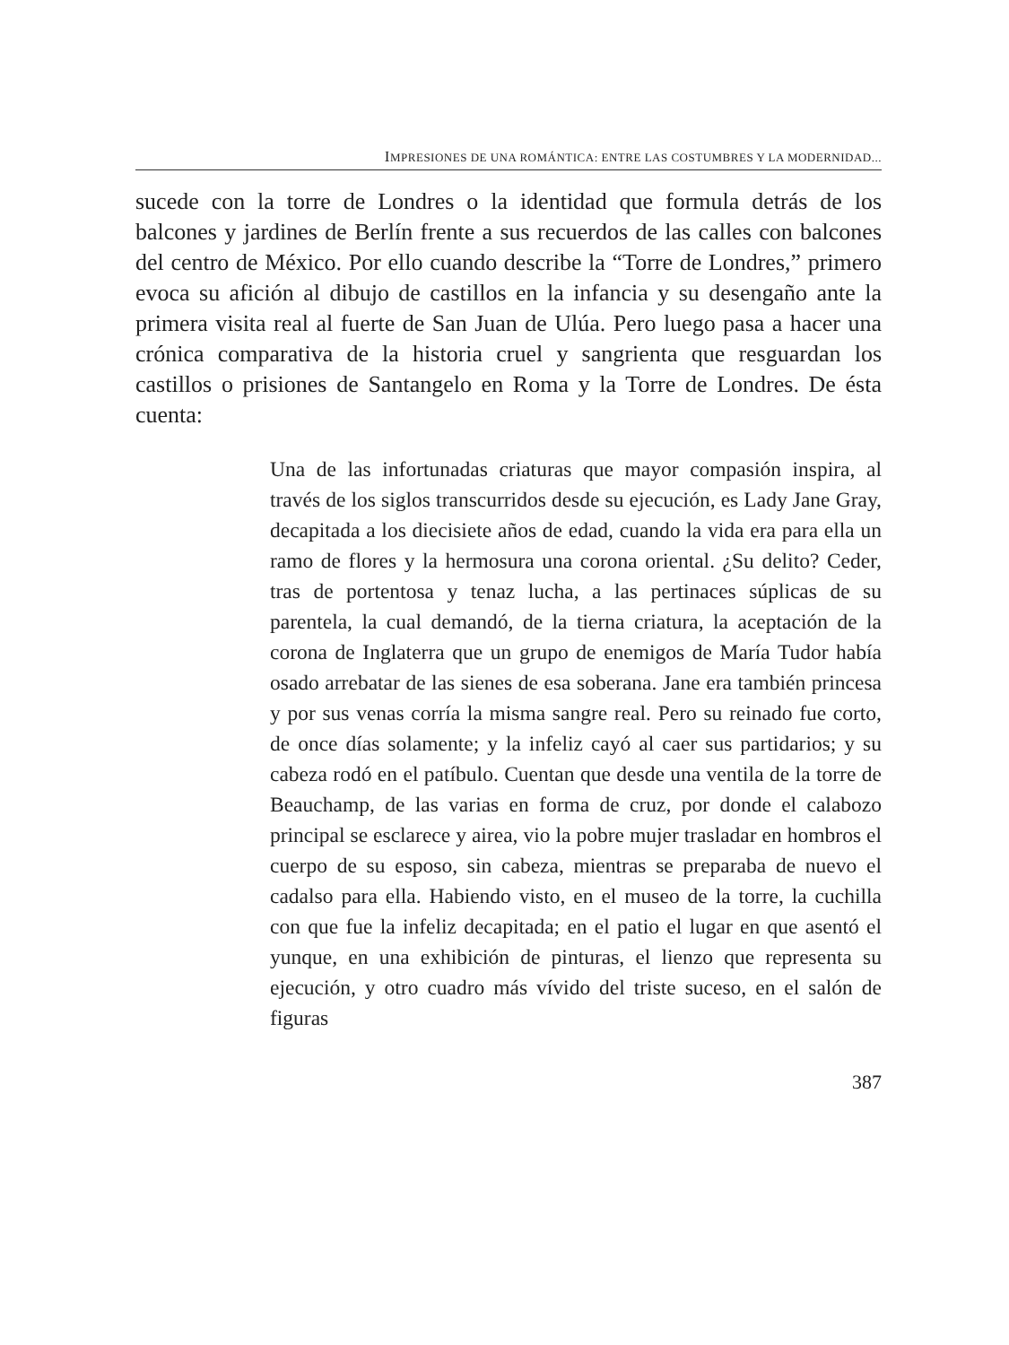IMPRESIONES DE UNA ROMÁNTICA: ENTRE LAS COSTUMBRES Y LA MODERNIDAD...
sucede con la torre de Londres o la identidad que formula detrás de los balcones y jardines de Berlín frente a sus recuerdos de las calles con balcones del centro de México. Por ello cuando describe la “Torre de Londres,” primero evoca su afición al dibujo de castillos en la infancia y su desengaño ante la primera visita real al fuerte de San Juan de Ulúa. Pero luego pasa a hacer una crónica comparativa de la historia cruel y sangrienta que resguardan los castillos o prisiones de Santangelo en Roma y la Torre de Londres. De ésta cuenta:
Una de las infortunadas criaturas que mayor compasión inspira, al través de los siglos transcurridos desde su ejecución, es Lady Jane Gray, decapitada a los diecisiete años de edad, cuando la vida era para ella un ramo de flores y la hermosura una corona oriental. ¿Su delito? Ceder, tras de portentosa y tenaz lucha, a las pertinaces súplicas de su parentela, la cual demandó, de la tierna criatura, la aceptación de la corona de Inglaterra que un grupo de enemigos de María Tudor había osado arrebatar de las sienes de esa soberana. Jane era también princesa y por sus venas corría la misma sangre real. Pero su reinado fue corto, de once días solamente; y la infeliz cayó al caer sus partidarios; y su cabeza rodó en el patíbulo. Cuentan que desde una ventila de la torre de Beauchamp, de las varias en forma de cruz, por donde el calabozo principal se esclarece y airea, vio la pobre mujer trasladar en hombros el cuerpo de su esposo, sin cabeza, mientras se preparaba de nuevo el cadalso para ella. Habiendo visto, en el museo de la torre, la cuchilla con que fue la infeliz decapitada; en el patio el lugar en que asentó el yunque, en una exhibición de pinturas, el lienzo que representa su ejecución, y otro cuadro más vívido del triste suceso, en el salón de figuras
387